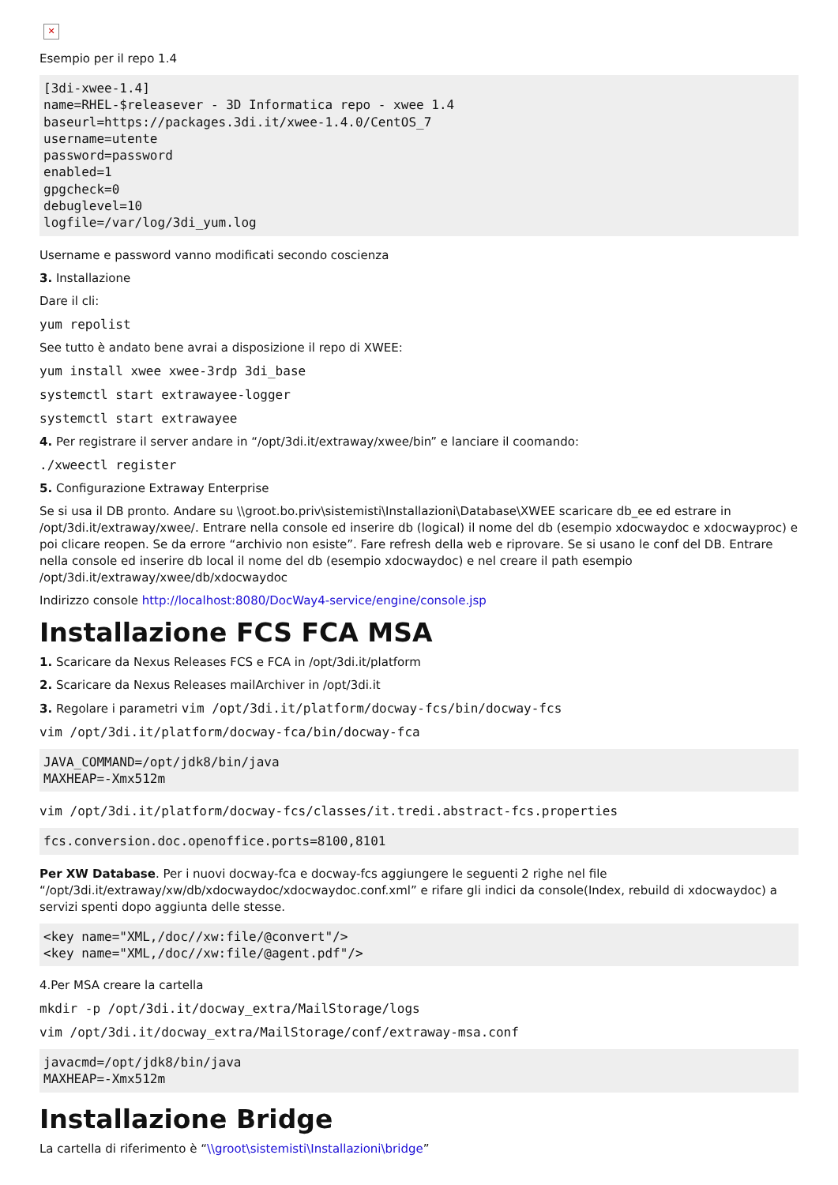✕
Esempio per il repo 1.4
[3di-xwee-1.4]
name=RHEL-$releasever - 3D Informatica repo - xwee 1.4
baseurl=https://packages.3di.it/xwee-1.4.0/CentOS_7
username=utente
password=password
enabled=1
gpgcheck=0
debuglevel=10
logfile=/var/log/3di_yum.log
Username e password vanno modificati secondo coscienza
3. Installazione
Dare il cli:
yum repolist
See tutto è andato bene avrai a disposizione il repo di XWEE:
yum install xwee xwee-3rdp 3di_base
systemctl start extrawayee-logger
systemctl start extrawayee
4. Per registrare il server andare in “/opt/3di.it/extraway/xwee/bin” e lanciare il coomando:
./xweectl register
5. Configurazione Extraway Enterprise
Se si usa il DB pronto. Andare su \\groot.bo.priv\sistemisti\Installazioni\Database\XWEE scaricare db_ee ed estrare in /opt/3di.it/extraway/xwee/. Entrare nella console ed inserire db (logical) il nome del db (esempio xdocwaydoc e xdocwayproc) e poi clicare reopen. Se da errore “archivio non esiste”. Fare refresh della web e riprovare. Se si usano le conf del DB. Entrare nella console ed inserire db local il nome del db (esempio xdocwaydoc) e nel creare il path esempio /opt/3di.it/extraway/xwee/db/xdocwaydoc
Indirizzo console http://localhost:8080/DocWay4-service/engine/console.jsp
Installazione FCS FCA MSA
1. Scaricare da Nexus Releases FCS e FCA in /opt/3di.it/platform
2. Scaricare da Nexus Releases mailArchiver in /opt/3di.it
3. Regolare i parametri vim /opt/3di.it/platform/docway-fcs/bin/docway-fcs
vim /opt/3di.it/platform/docway-fca/bin/docway-fca
JAVA_COMMAND=/opt/jdk8/bin/java
MAXHEAP=-Xmx512m
vim /opt/3di.it/platform/docway-fcs/classes/it.tredi.abstract-fcs.properties
fcs.conversion.doc.openoffice.ports=8100,8101
Per XW Database. Per i nuovi docway-fca e docway-fcs aggiungere le seguenti 2 righe nel file “/opt/3di.it/extraway/xw/db/xdocwaydoc/xdocwaydoc.conf.xml” e rifare gli indici da console(Index, rebuild di xdocwaydoc) a servizi spenti dopo aggiunta delle stesse.
<key name="XML,/doc//xw:file/@convert"/>
<key name="XML,/doc//xw:file/@agent.pdf"/>
4.Per MSA creare la cartella
mkdir -p /opt/3di.it/docway_extra/MailStorage/logs
vim /opt/3di.it/docway_extra/MailStorage/conf/extraway-msa.conf
javacmd=/opt/jdk8/bin/java
MAXHEAP=-Xmx512m
Installazione Bridge
La cartella di riferimento è “\\groot\sistemisti\Installazioni\bridge”